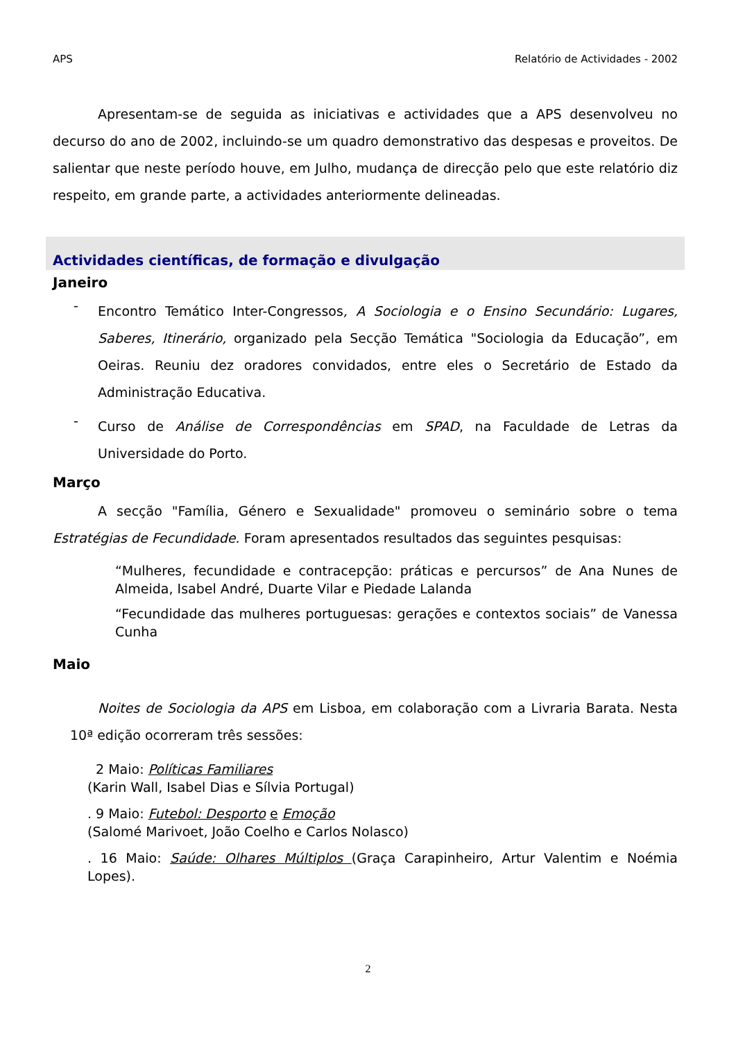APS Relatório de Actividades - 2002
Apresentam-se de seguida as iniciativas e actividades que a APS desenvolveu no decurso do ano de 2002, incluindo-se um quadro demonstrativo das despesas e proveitos. De salientar que neste período houve, em Julho, mudança de direcção pelo que este relatório diz respeito, em grande parte, a actividades anteriormente delineadas.
Actividades científicas, de formação e divulgação
Janeiro
-
Encontro Temático Inter-Congressos, A Sociologia e o Ensino Secundário: Lugares, Saberes, Itinerário, organizado pela Secção Temática "Sociologia da Educação”, em Oeiras. Reuniu dez oradores convidados, entre eles o Secretário de Estado da Administração Educativa.
-
Curso de Análise de Correspondências em SPAD, na Faculdade de Letras da Universidade do Porto.
Março
A secção "Família, Género e Sexualidade" promoveu o seminário sobre o tema Estratégias de Fecundidade. Foram apresentados resultados das seguintes pesquisas:
“Mulheres, fecundidade e contracepção: práticas e percursos” de Ana Nunes de Almeida, Isabel André, Duarte Vilar e Piedade Lalanda
“Fecundidade das mulheres portuguesas: gerações e contextos sociais” de Vanessa Cunha
Maio
Noites de Sociologia da APS em Lisboa, em colaboração com a Livraria Barata. Nesta 10ª edição ocorreram três sessões:
2 Maio: Políticas Familiares
(Karin Wall, Isabel Dias e Sílvia Portugal)
. 9 Maio: Futebol: Desporto e Emoção
(Salomé Marivoet, João Coelho e Carlos Nolasco)
. 16 Maio: Saúde: Olhares Múltiplos (Graça Carapinheiro, Artur Valentim e Noémia Lopes).
2